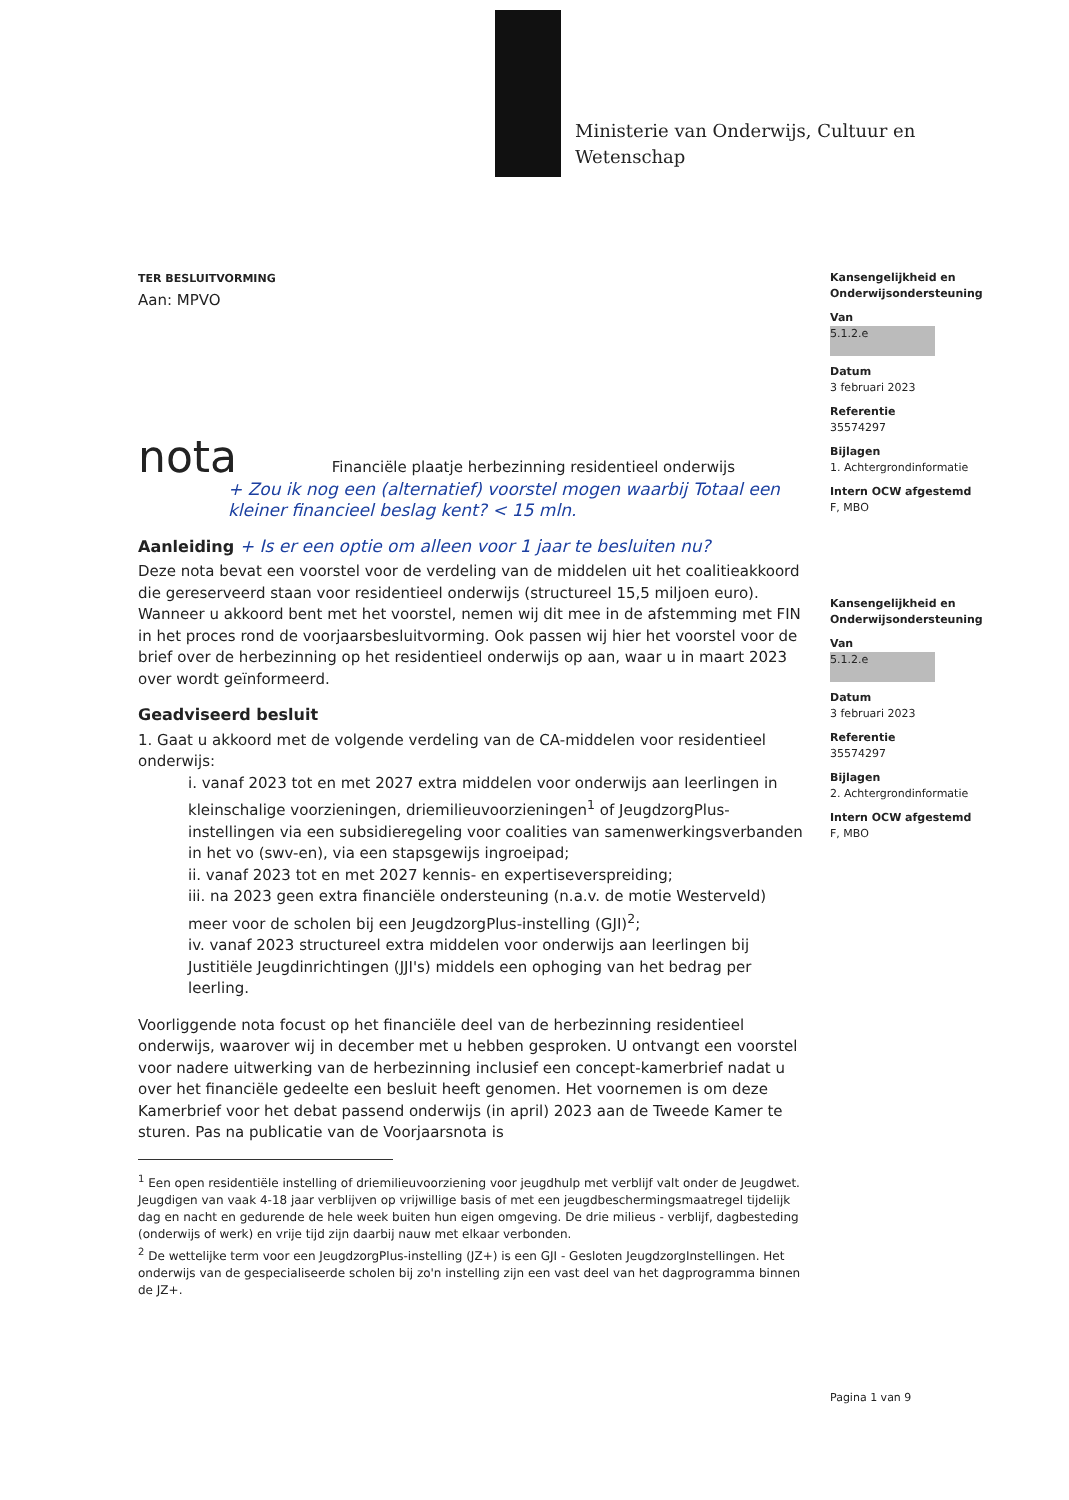Ministerie van Onderwijs, Cultuur en
Wetenschap
Kansengelijkheid en Onderwijsondersteuning
Van
5.1.2.e
Datum
3 februari 2023
Referentie
35574297
Bijlagen
1. Achtergrondinformatie
Intern OCW afgestemd
F, MBO
Kansengelijkheid en Onderwijsondersteuning
Van
5.1.2.e
Datum
3 februari 2023
Referentie
35574297
Bijlagen
2. Achtergrondinformatie
Intern OCW afgestemd
F, MBO
Pagina 1 van 9
TER BESLUITVORMING
Aan: MPVO
nota Financiële plaatje herbezinning residentieel onderwijs
+ Zou ik nog een (alternatief) voorstel mogen waarbij Totaal een kleiner financieel beslag kent? < 15 mln.
Aanleiding + Is er een optie om alleen voor 1 jaar te besluiten nu?
Deze nota bevat een voorstel voor de verdeling van de middelen uit het coalitieakkoord die gereserveerd staan voor residentieel onderwijs (structureel 15,5 miljoen euro). Wanneer u akkoord bent met het voorstel, nemen wij dit mee in de afstemming met FIN in het proces rond de voorjaarsbesluitvorming. Ook passen wij hier het voorstel voor de brief over de herbezinning op het residentieel onderwijs op aan, waar u in maart 2023 over wordt geïnformeerd.
Geadviseerd besluit
1. Gaat u akkoord met de volgende verdeling van de CA-middelen voor residentieel onderwijs:
i. vanaf 2023 tot en met 2027 extra middelen voor onderwijs aan leerlingen in kleinschalige voorzieningen, driemilieuvoorzieningen<sup>1</sup> of JeugdzorgPlus-instellingen via een subsidieregeling voor coalities van samenwerkingsverbanden in het vo (swv-en), via een stapsgewijs ingroeipad;
ii. vanaf 2023 tot en met 2027 kennis- en expertiseverspreiding;
iii. na 2023 geen extra financiële ondersteuning (n.a.v. de motie Westerveld) meer voor de scholen bij een JeugdzorgPlus-instelling (GJI)<sup>2</sup>;
iv. vanaf 2023 structureel extra middelen voor onderwijs aan leerlingen bij Justitiële Jeugdinrichtingen (JJI's) middels een ophoging van het bedrag per leerling.
Voorliggende nota focust op het financiële deel van de herbezinning residentieel onderwijs, waarover wij in december met u hebben gesproken. U ontvangt een voorstel voor nadere uitwerking van de herbezinning inclusief een concept-kamerbrief nadat u over het financiële gedeelte een besluit heeft genomen. Het voornemen is om deze Kamerbrief voor het debat passend onderwijs (in april) 2023 aan de Tweede Kamer te sturen. Pas na publicatie van de Voorjaarsnota is
<sup>1</sup> Een open residentiële instelling of driemilieuvoorziening voor jeugdhulp met verblijf valt onder de Jeugdwet. Jeugdigen van vaak 4-18 jaar verblijven op vrijwillige basis of met een jeugdbeschermingsmaatregel tijdelijk dag en nacht en gedurende de hele week buiten hun eigen omgeving. De drie milieus - verblijf, dagbesteding (onderwijs of werk) en vrije tijd zijn daarbij nauw met elkaar verbonden.
<sup>2</sup> De wettelijke term voor een JeugdzorgPlus-instelling (JZ+) is een GJI - Gesloten JeugdzorgInstellingen. Het onderwijs van de gespecialiseerde scholen bij zo'n instelling zijn een vast deel van het dagprogramma binnen de JZ+.